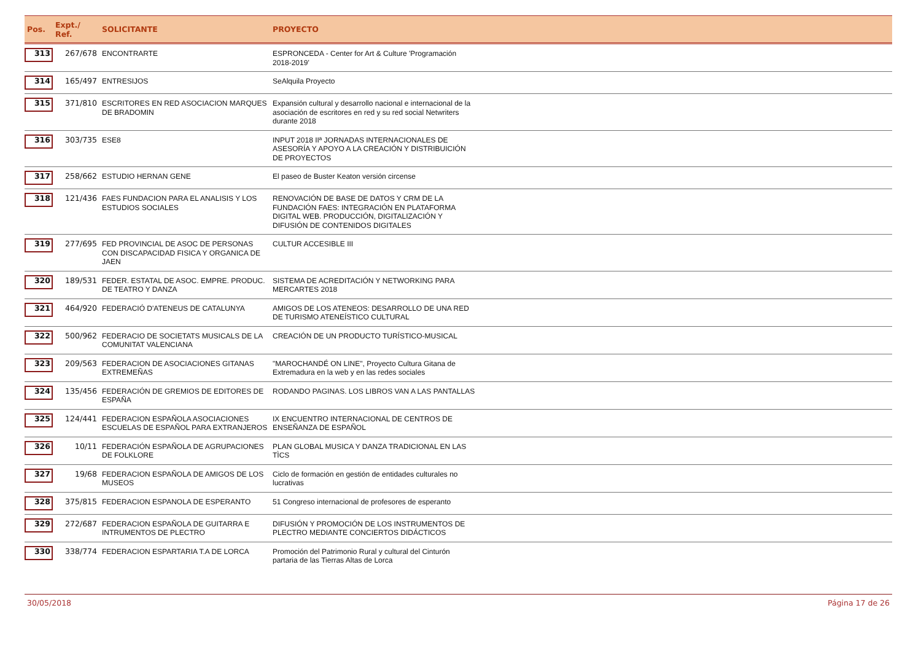| Pos. | Expt./ Ref. | SOLICITANTE | PROYECTO | |
| --- | --- | --- | --- | --- |
| 313 | 267/678 | ENCONTRARTE | ESPRONCEDA - Center for Art & Culture 'Programación 2018-2019' | |
| 314 | 165/497 | ENTRESIJOS | SeAlquila Proyecto | |
| 315 | 371/810 | ESCRITORES EN RED ASOCIACION MARQUES DE BRADOMIN | Expansión cultural y desarrollo nacional e internacional de la asociación de escritores en red y su red social Netwriters durante 2018 | |
| 316 | 303/735 | ESE8 | INPUT 2018 IIª JORNADAS INTERNACIONALES DE ASESORÍA Y APOYO A LA CREACIÓN Y DISTRIBUICIÓN DE PROYECTOS | |
| 317 | 258/662 | ESTUDIO HERNAN GENE | El paseo de Buster Keaton versión circense | |
| 318 | 121/436 | FAES FUNDACION PARA EL ANALISIS Y LOS ESTUDIOS SOCIALES | RENOVACIÓN DE BASE DE DATOS Y CRM DE LA FUNDACIÓN FAES: INTEGRACIÓN EN PLATAFORMA DIGITAL WEB. PRODUCCIÓN, DIGITALIZACIÓN Y DIFUSIÓN DE CONTENIDOS DIGITALES | |
| 319 | 277/695 | FED PROVINCIAL DE ASOC DE PERSONAS CON DISCAPACIDAD FISICA Y ORGANICA DE JAEN | CULTUR ACCESIBLE III | |
| 320 | 189/531 | FEDER. ESTATAL DE ASOC. EMPRE. PRODUC. DE TEATRO Y DANZA | SISTEMA DE ACREDITACIÓN Y NETWORKING PARA MERCARTES 2018 | |
| 321 | 464/920 | FEDERACIÓ D'ATENEUS DE CATALUNYA | AMIGOS DE LOS ATENEOS: DESARROLLO DE UNA RED DE TURISMO ATENEÍSTICO CULTURAL | |
| 322 | 500/962 | FEDERACIO DE SOCIETATS MUSICALS DE LA COMUNITAT VALENCIANA | CREACIÓN DE UN PRODUCTO TURÍSTICO-MUSICAL | |
| 323 | 209/563 | FEDERACION DE ASOCIACIONES GITANAS EXTREMEÑAS | "MAROCHANDÉ ON LINE", Proyecto Cultura Gitana de Extremadura en la web y en las redes sociales | |
| 324 | 135/456 | FEDERACIÓN DE GREMIOS DE EDITORES DE ESPAÑA | RODANDO PAGINAS. LOS LIBROS VAN A LAS PANTALLAS | |
| 325 | 124/441 | FEDERACION ESPAÑOLA ASOCIACIONES ESCUELAS DE ESPAÑOL PARA EXTRANJEROS | IX ENCUENTRO INTERNACIONAL DE CENTROS DE ENSEÑANZA DE ESPAÑOL | |
| 326 | 10/11 | FEDERACIÓN ESPAÑOLA DE AGRUPACIONES DE FOLKLORE | PLAN GLOBAL MUSICA Y DANZA TRADICIONAL EN LAS TÌCS | |
| 327 | 19/68 | FEDERACION ESPAÑOLA DE AMIGOS DE LOS MUSEOS | Ciclo de formación en gestión de entidades culturales no lucrativas | |
| 328 | 375/815 | FEDERACION ESPANOLA DE ESPERANTO | 51 Congreso internacional de profesores de esperanto | |
| 329 | 272/687 | FEDERACION ESPAÑOLA DE GUITARRA E INTRUMENTOS DE PLECTRO | DIFUSIÓN Y PROMOCIÓN DE LOS INSTRUMENTOS DE PLECTRO MEDIANTE CONCIERTOS DIDÁCTICOS | |
| 330 | 338/774 | FEDERACION ESPARTARIA T.A DE LORCA | Promoción del Patrimonio Rural y cultural del Cinturón partaria de las Tierras Altas de Lorca | |
30/05/2018 Página 17 de 26